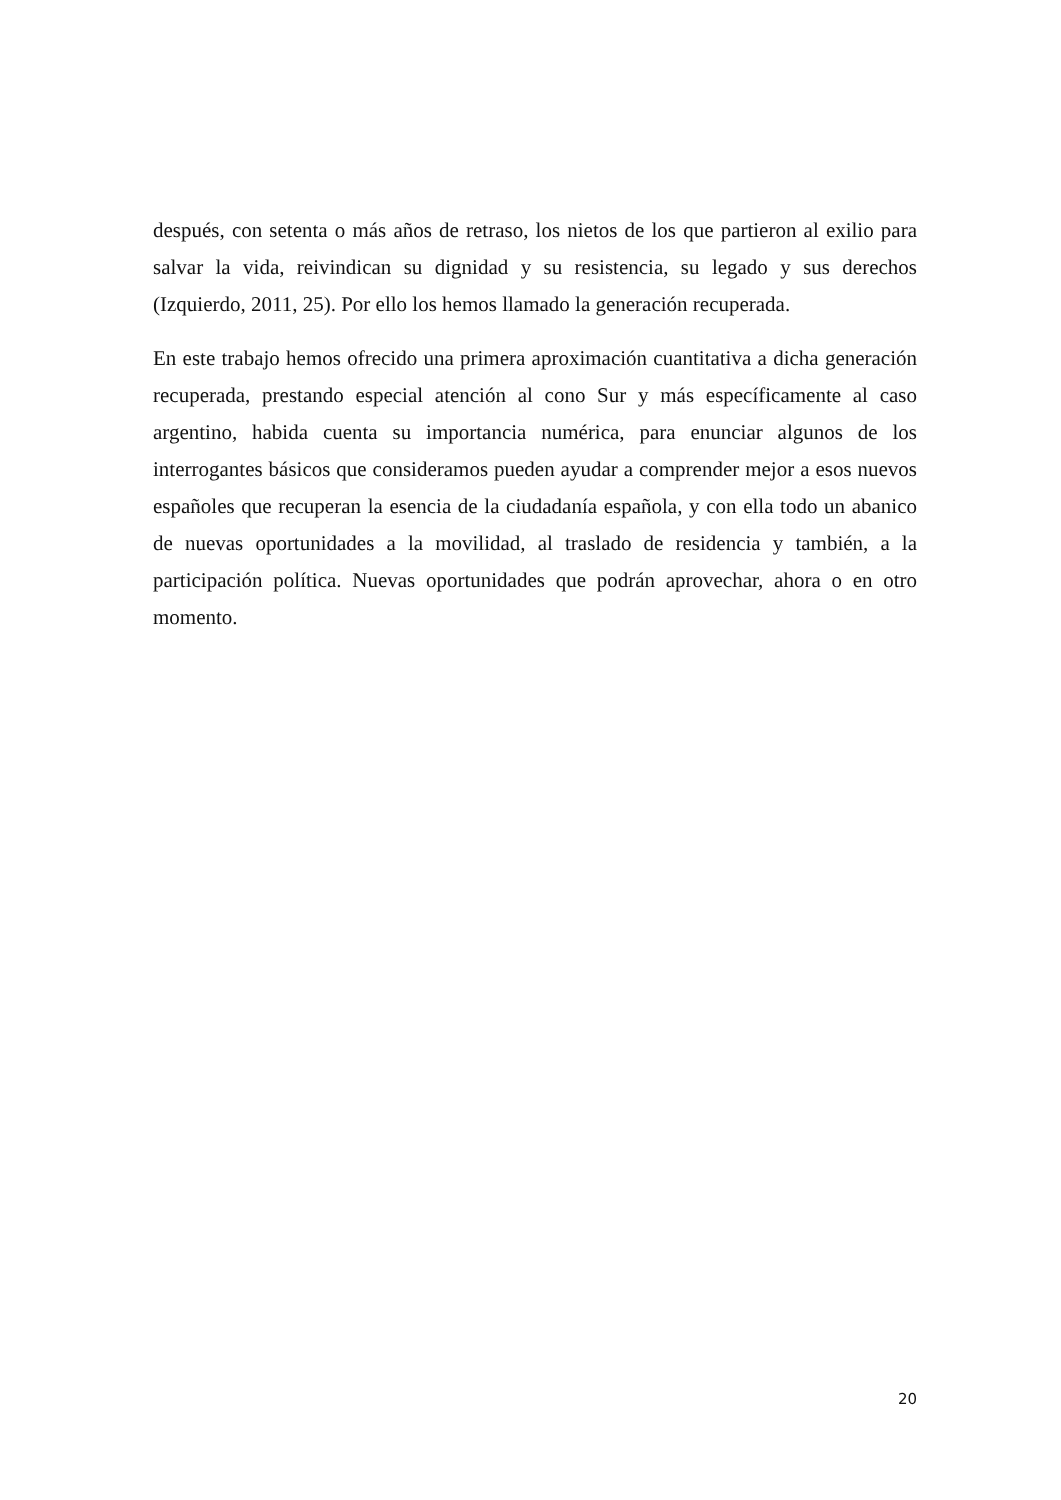después, con setenta o más años de retraso, los nietos de los que partieron al exilio para salvar la vida, reivindican su dignidad y su resistencia, su legado y sus derechos (Izquierdo, 2011, 25). Por ello los hemos llamado la generación recuperada.
En este trabajo hemos ofrecido una primera aproximación cuantitativa a dicha generación recuperada, prestando especial atención al cono Sur y más específicamente al caso argentino, habida cuenta su importancia numérica, para enunciar algunos de los interrogantes básicos que consideramos pueden ayudar a comprender mejor a esos nuevos españoles que recuperan la esencia de la ciudadanía española, y con ella todo un abanico de nuevas oportunidades a la movilidad, al traslado de residencia y también, a la participación política. Nuevas oportunidades que podrán aprovechar, ahora o en otro momento.
20